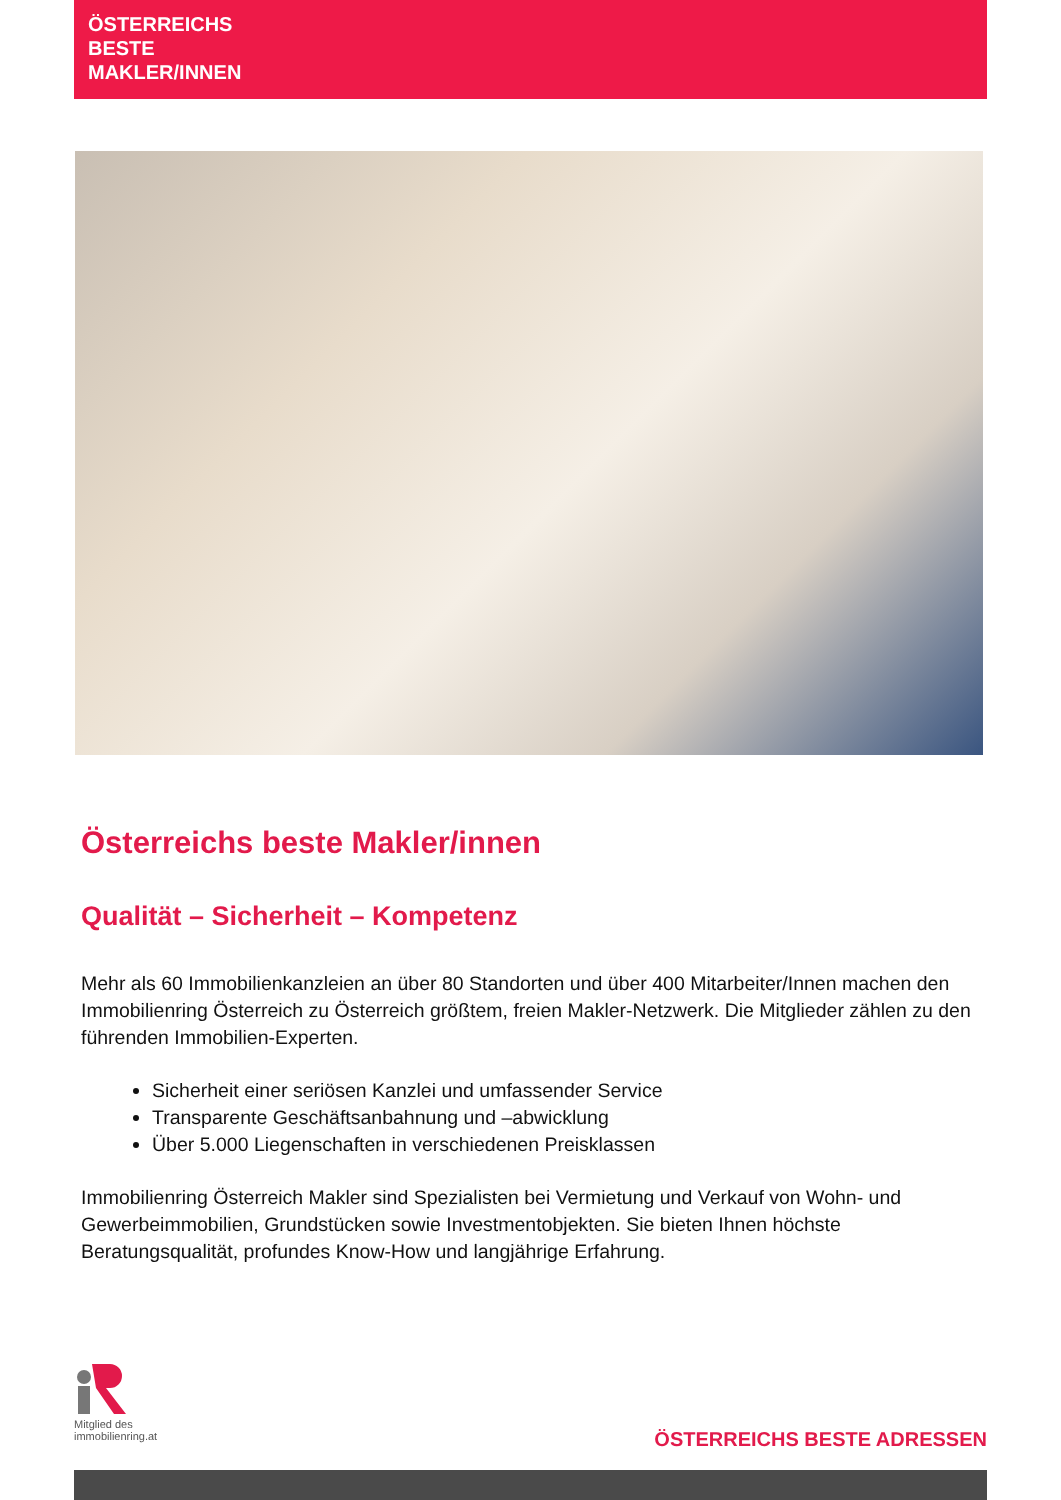ÖSTERREICHS
BESTE
MAKLER/INNEN
Österreichs beste Makler/innen
Qualität – Sicherheit – Kompetenz
Mehr als 60 Immobilienkanzleien an über 80 Standorten und über 400 Mitarbeiter/Innen machen den Immobilienring Österreich zu Österreich größtem, freien Makler-Netzwerk. Die Mitglieder zählen zu den führenden Immobilien-Experten.
Sicherheit einer seriösen Kanzlei und umfassender Service
Transparente Geschäftsanbahnung und –abwicklung
Über 5.000 Liegenschaften in verschiedenen Preisklassen
Immobilienring Österreich Makler sind Spezialisten bei Vermietung und Verkauf von Wohn- und Gewerbeimmobilien, Grundstücken sowie Investmentobjekten. Sie bieten Ihnen höchste Beratungsqualität, profundes Know-How und langjährige Erfahrung.
Mitglied des
immobilienring.at
ÖSTERREICHS BESTE ADRESSEN